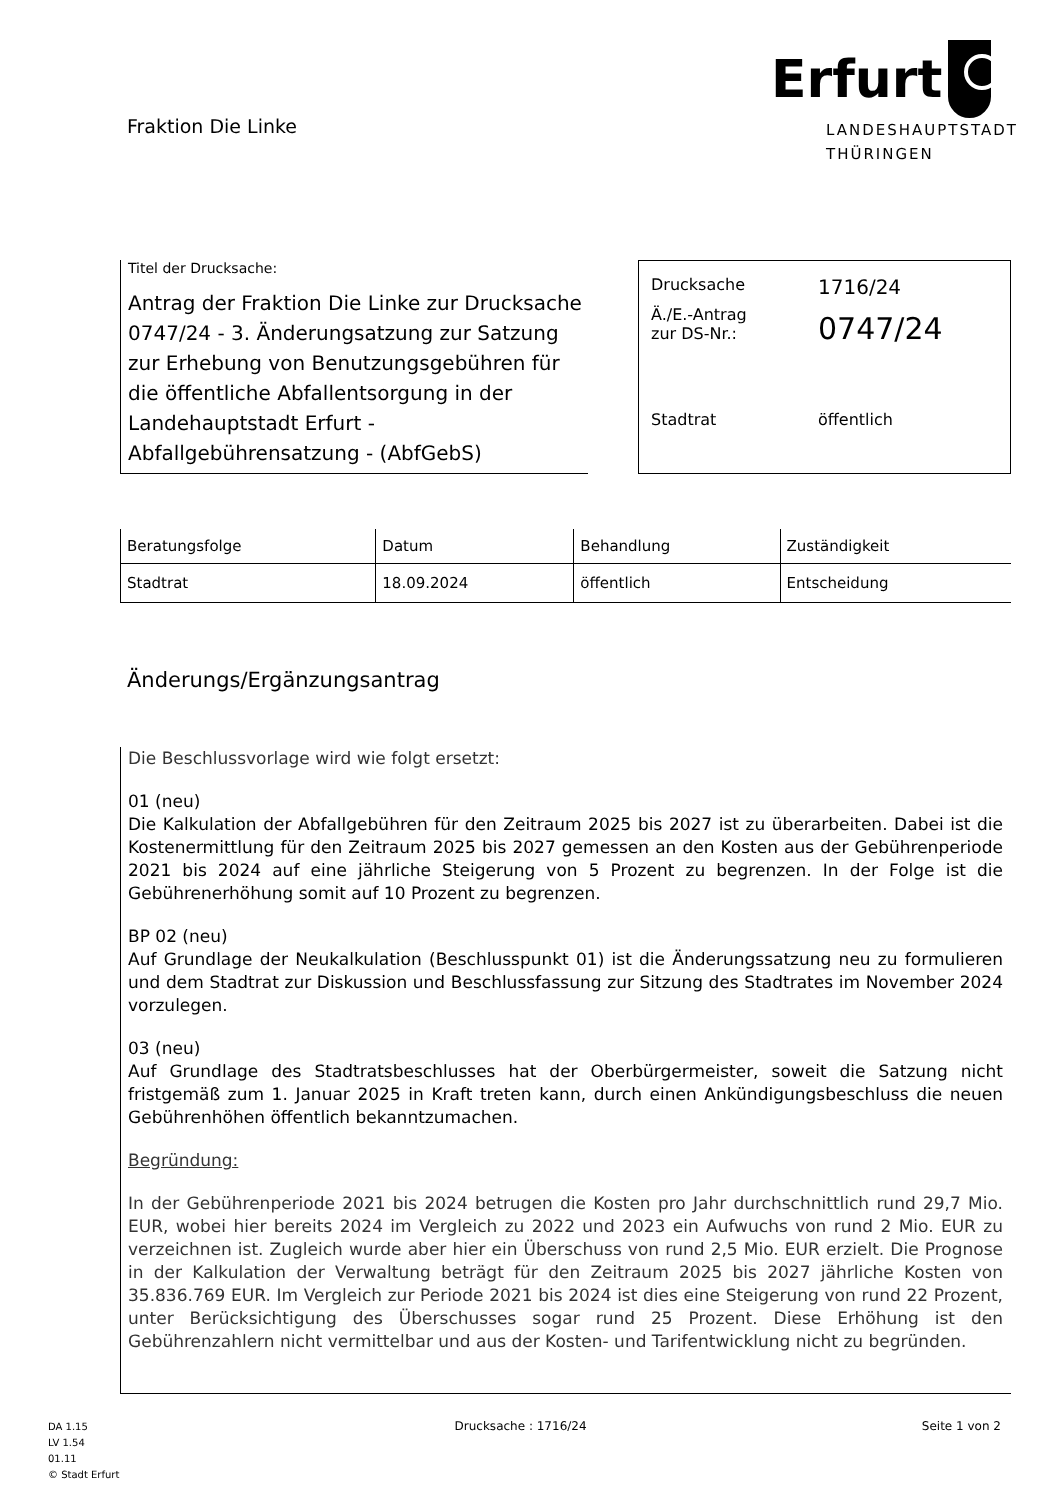Fraktion Die Linke
Erfurt
LANDESHAUPTSTADT
THÜRINGEN
Titel der Drucksache:
Antrag der Fraktion Die Linke zur Drucksache 0747/24 - 3. Änderungsatzung zur Satzung zur Erhebung von Benutzungsgebühren für die öffentliche Abfallentsorgung in der Landehauptstadt Erfurt - Abfallgebührensatzung - (AbfGebS)
| Drucksache | 1716/24 |
| Ä./E.-Antrag zur DS-Nr.: | 0747/24 |
| Stadtrat | öffentlich |
| Beratungsfolge | Datum | Behandlung | Zuständigkeit |
| --- | --- | --- | --- |
| Stadtrat | 18.09.2024 | öffentlich | Entscheidung |
Änderungs/Ergänzungsantrag
Die Beschlussvorlage wird wie folgt ersetzt:
01 (neu)
Die Kalkulation der Abfallgebühren für den Zeitraum 2025 bis 2027 ist zu überarbeiten. Dabei ist die Kostenermittlung für den Zeitraum 2025 bis 2027 gemessen an den Kosten aus der Gebührenperiode 2021 bis 2024 auf eine jährliche Steigerung von 5 Prozent zu begrenzen. In der Folge ist die Gebührenerhöhung somit auf 10 Prozent zu begrenzen.
BP 02 (neu)
Auf Grundlage der Neukalkulation (Beschlusspunkt 01) ist die Änderungssatzung neu zu formulieren und dem Stadtrat zur Diskussion und Beschlussfassung zur Sitzung des Stadtrates im November 2024 vorzulegen.
03 (neu)
Auf Grundlage des Stadtratsbeschlusses hat der Oberbürgermeister, soweit die Satzung nicht fristgemäß zum 1. Januar 2025 in Kraft treten kann, durch einen Ankündigungsbeschluss die neuen Gebührenhöhen öffentlich bekanntzumachen.
Begründung:
In der Gebührenperiode 2021 bis 2024 betrugen die Kosten pro Jahr durchschnittlich rund 29,7 Mio. EUR, wobei hier bereits 2024 im Vergleich zu 2022 und 2023 ein Aufwuchs von rund 2 Mio. EUR zu verzeichnen ist. Zugleich wurde aber hier ein Überschuss von rund 2,5 Mio. EUR erzielt. Die Prognose in der Kalkulation der Verwaltung beträgt für den Zeitraum 2025 bis 2027 jährliche Kosten von 35.836.769 EUR. Im Vergleich zur Periode 2021 bis 2024 ist dies eine Steigerung von rund 22 Prozent, unter Berücksichtigung des Überschusses sogar rund 25 Prozent. Diese Erhöhung ist den Gebührenzahlern nicht vermittelbar und aus der Kosten- und Tarifentwicklung nicht zu begründen.
DA 1.15
LV 1.54
01.11
© Stadt Erfurt
Drucksache : 1716/24 Seite 1 von 2